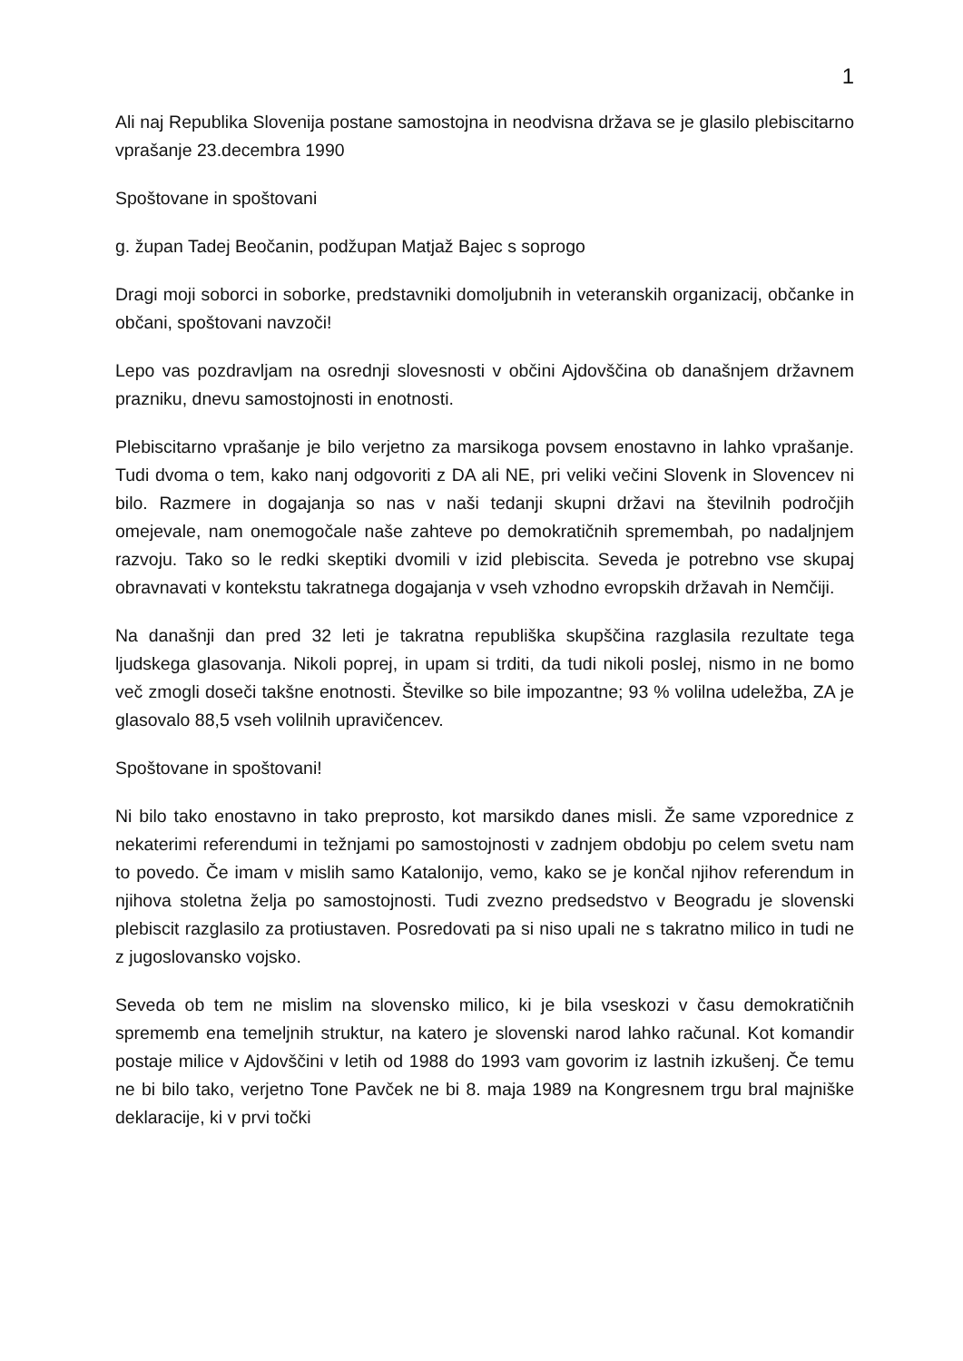1
Ali naj Republika Slovenija postane samostojna in neodvisna država se je glasilo plebiscitarno vprašanje 23.decembra 1990
Spoštovane in spoštovani
g. župan Tadej Beočanin, podžupan Matjaž Bajec s soprogo
Dragi moji soborci in soborke, predstavniki domoljubnih in veteranskih organizacij, občanke in občani, spoštovani navzoči!
Lepo vas pozdravljam na osrednji slovesnosti v občini Ajdovščina ob današnjem državnem prazniku, dnevu samostojnosti in enotnosti.
Plebiscitarno vprašanje je bilo verjetno za marsikoga povsem enostavno in lahko vprašanje. Tudi dvoma o tem, kako nanj odgovoriti z DA ali NE, pri veliki večini Slovenk in Slovencev ni bilo. Razmere in dogajanja so nas v naši tedanji skupni državi na številnih področjih omejevale, nam onemogočale naše zahteve po demokratičnih spremembah, po nadaljnjem razvoju. Tako so le redki skeptiki dvomili v izid plebiscita. Seveda je potrebno vse skupaj obravnavati v kontekstu takratnega dogajanja v vseh vzhodno evropskih državah in Nemčiji.
Na današnji dan pred 32 leti je takratna republiška skupščina razglasila rezultate tega ljudskega glasovanja. Nikoli poprej, in upam si trditi, da tudi nikoli poslej, nismo in ne bomo več zmogli doseči takšne enotnosti. Številke so bile impozantne; 93 % volilna udeležba, ZA je glasovalo 88,5 vseh volilnih upravičencev.
Spoštovane in spoštovani!
Ni bilo tako enostavno in tako preprosto, kot marsikdo danes misli. Že same vzporednice z nekaterimi referendumi in težnjami po samostojnosti v zadnjem obdobju po celem svetu nam to povedo. Če imam v mislih samo Katalonijo, vemo, kako se je končal njihov referendum in njihova stoletna želja po samostojnosti. Tudi zvezno predsedstvo v Beogradu je slovenski plebiscit razglasilo za protiustaven. Posredovati pa si niso upali ne s takratno milico in tudi ne z jugoslovansko vojsko.
Seveda ob tem ne mislim na slovensko milico, ki je bila vseskozi v času demokratičnih sprememb ena temeljnih struktur, na katero je slovenski narod lahko računal. Kot komandir postaje milice v Ajdovščini v letih od 1988 do 1993 vam govorim iz lastnih izkušenj. Če temu ne bi bilo tako, verjetno Tone Pavček ne bi 8. maja 1989 na Kongresnem trgu bral majniške deklaracije, ki v prvi točki